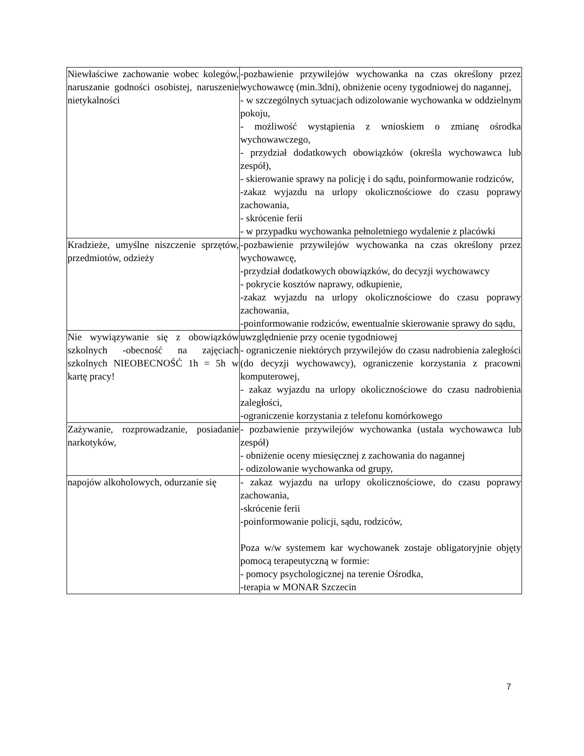| Niewłaściwe zachowanie wobec kolegów, naruszanie godności osobistej, naruszenie nietykalności | -pozbawienie przywilejów wychowanka na czas określony przez wychowawcę (min.3dni), obniżenie oceny tygodniowej do nagannej, - w szczególnych sytuacjach odizolowanie wychowanka w oddzielnym pokoju, - możliwość wystąpienia z wnioskiem o zmianę ośrodka wychowawczego, - przydział dodatkowych obowiązków (określa wychowawca lub zespół), - skierowanie sprawy na policję i do sądu, poinformowanie rodziców, -zakaz wyjazdu na urlopy okolicznościowe do czasu poprawy zachowania, - skrócenie ferii - w przypadku wychowanka pełnoletniego wydalenie z placówki |
| Kradzieże, umyślne niszczenie sprzętów, przedmiotów, odzieży | -pozbawienie przywilejów wychowanka na czas określony przez wychowawcę, -przydział dodatkowych obowiązków, do decyzji wychowawcy - pokrycie kosztów naprawy, odkupienie, -zakaz wyjazdu na urlopy okolicznościowe do czasu poprawy zachowania, -poinformowanie rodziców, ewentualnie skierowanie sprawy do sądu, |
| Nie wywiązywanie się z obowiązków szkolnych -obecność na zajęciach szkolnych NIEOBECNOŚĆ 1h = 5h w kartę pracy! | uwzględnienie przy ocenie tygodniowej - ograniczenie niektórych przywilejów do czasu nadrobienia zaległości (do decyzji wychowawcy), ograniczenie korzystania z pracowni komputerowej, - zakaz wyjazdu na urlopy okolicznościowe do czasu nadrobienia zaległości, -ograniczenie korzystania z telefonu komórkowego |
| Zażywanie, rozprowadzanie, posiadanie narkotyków, | - pozbawienie przywilejów wychowanka (ustala wychowawca lub zespół) - obniżenie oceny miesięcznej z zachowania do nagannej - odizolowanie wychowanka od grupy, |
| napojów alkoholowych, odurzanie się | - zakaz wyjazdu na urlopy okolicznościowe, do czasu poprawy zachowania, -skrócenie ferii -poinformowanie policji, sądu, rodziców, Poza w/w systemem kar wychowanek zostaje obligatoryjnie objęty pomocą terapeutyczną w formie: - pomocy psychologicznej na terenie Ośrodka, -terapia w MONAR Szczecin |
7